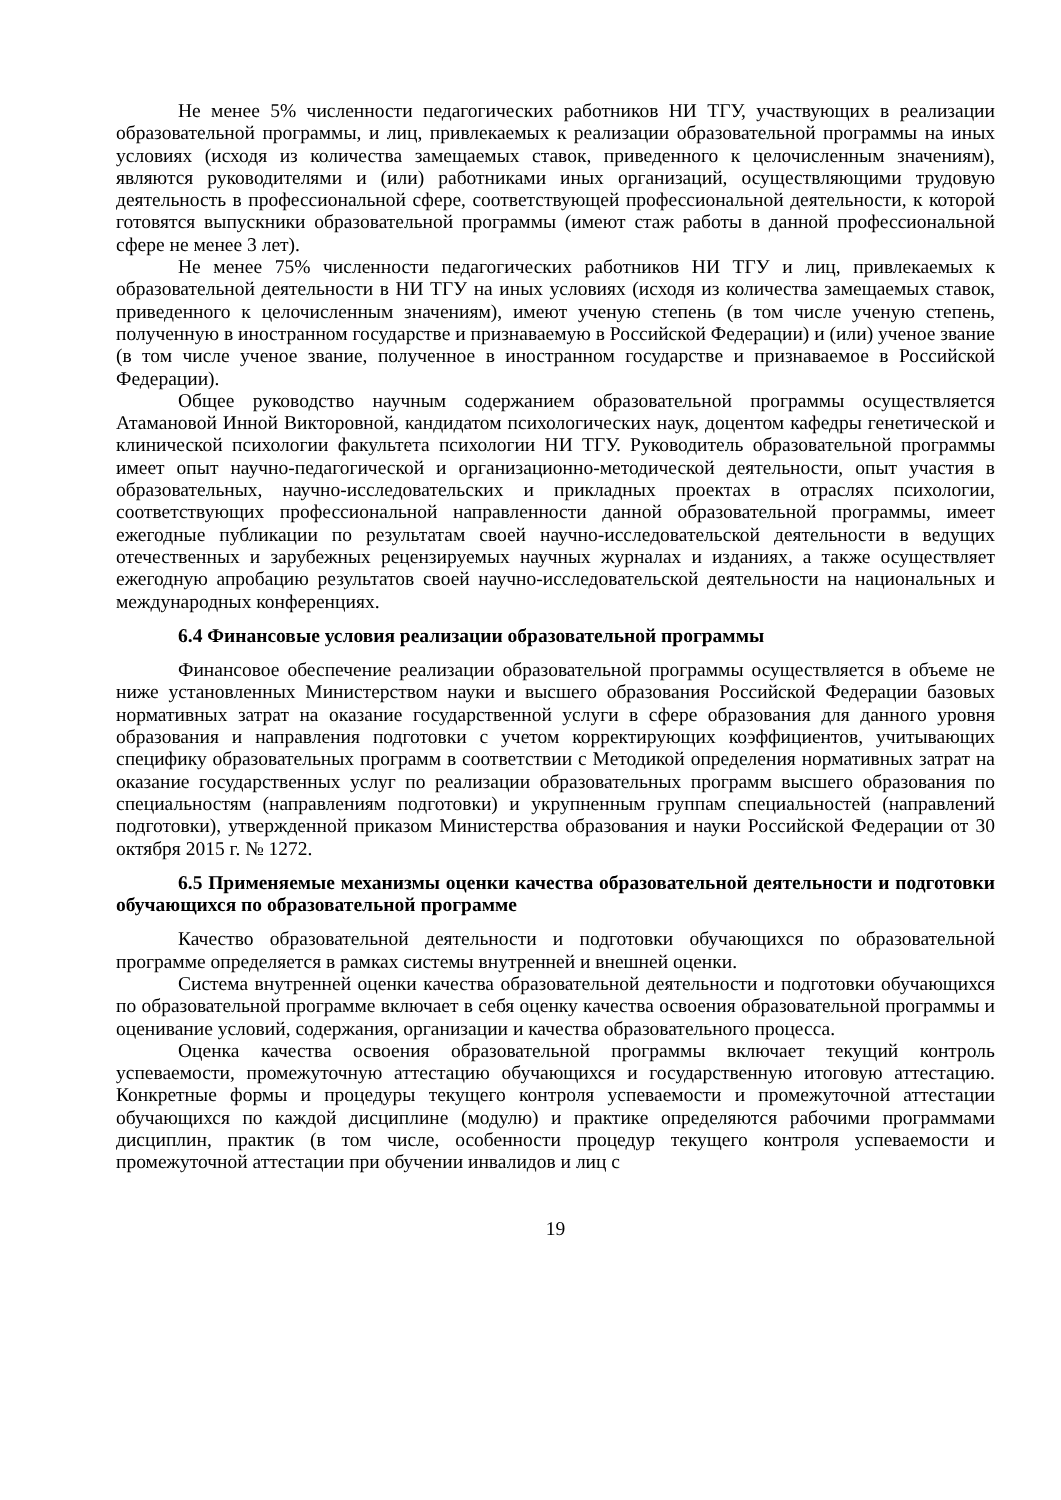Не менее 5% численности педагогических работников НИ ТГУ, участвующих в реализации образовательной программы, и лиц, привлекаемых к реализации образовательной программы на иных условиях (исходя из количества замещаемых ставок, приведенного к целочисленным значениям), являются руководителями и (или) работниками иных организаций, осуществляющими трудовую деятельность в профессиональной сфере, соответствующей профессиональной деятельности, к которой готовятся выпускники образовательной программы (имеют стаж работы в данной профессиональной сфере не менее 3 лет).
Не менее 75% численности педагогических работников НИ ТГУ и лиц, привлекаемых к образовательной деятельности в НИ ТГУ на иных условиях (исходя из количества замещаемых ставок, приведенного к целочисленным значениям), имеют ученую степень (в том числе ученую степень, полученную в иностранном государстве и признаваемую в Российской Федерации) и (или) ученое звание (в том числе ученое звание, полученное в иностранном государстве и признаваемое в Российской Федерации).
Общее руководство научным содержанием образовательной программы осуществляется Атамановой Инной Викторовной, кандидатом психологических наук, доцентом кафедры генетической и клинической психологии факультета психологии НИ ТГУ. Руководитель образовательной программы имеет опыт научно-педагогической и организационно-методической деятельности, опыт участия в образовательных, научно-исследовательских и прикладных проектах в отраслях психологии, соответствующих профессиональной направленности данной образовательной программы, имеет ежегодные публикации по результатам своей научно-исследовательской деятельности в ведущих отечественных и зарубежных рецензируемых научных журналах и изданиях, а также осуществляет ежегодную апробацию результатов своей научно-исследовательской деятельности на национальных и международных конференциях.
6.4 Финансовые условия реализации образовательной программы
Финансовое обеспечение реализации образовательной программы осуществляется в объеме не ниже установленных Министерством науки и высшего образования Российской Федерации базовых нормативных затрат на оказание государственной услуги в сфере образования для данного уровня образования и направления подготовки с учетом корректирующих коэффициентов, учитывающих специфику образовательных программ в соответствии с Методикой определения нормативных затрат на оказание государственных услуг по реализации образовательных программ высшего образования по специальностям (направлениям подготовки) и укрупненным группам специальностей (направлений подготовки), утвержденной приказом Министерства образования и науки Российской Федерации от 30 октября 2015 г. № 1272.
6.5 Применяемые механизмы оценки качества образовательной деятельности и подготовки обучающихся по образовательной программе
Качество образовательной деятельности и подготовки обучающихся по образовательной программе определяется в рамках системы внутренней и внешней оценки.
Система внутренней оценки качества образовательной деятельности и подготовки обучающихся по образовательной программе включает в себя оценку качества освоения образовательной программы и оценивание условий, содержания, организации и качества образовательного процесса.
Оценка качества освоения образовательной программы включает текущий контроль успеваемости, промежуточную аттестацию обучающихся и государственную итоговую аттестацию. Конкретные формы и процедуры текущего контроля успеваемости и промежуточной аттестации обучающихся по каждой дисциплине (модулю) и практике определяются рабочими программами дисциплин, практик (в том числе, особенности процедур текущего контроля успеваемости и промежуточной аттестации при обучении инвалидов и лиц с
19